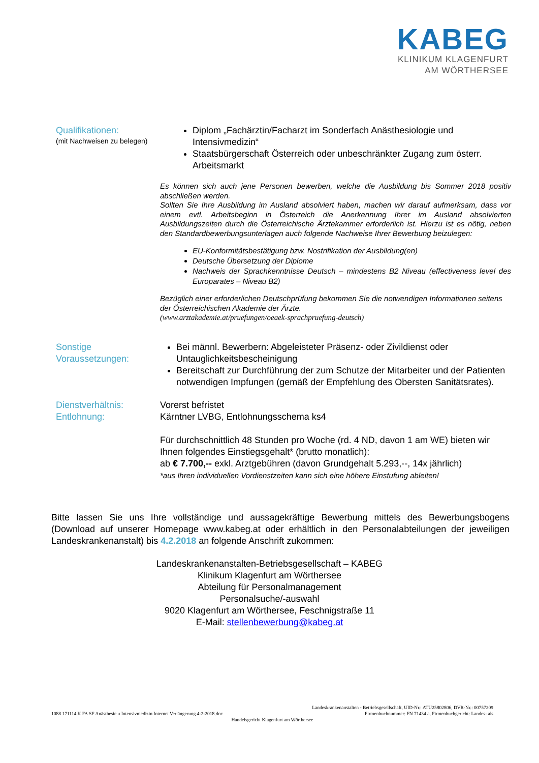KABEG
KLINIKUM KLAGENFURT
AM WÖRTHERSEE
Qualifikationen:
(mit Nachweisen zu belegen)
Diplom „Fachärztin/Facharzt im Sonderfach Anästhesiologie und Intensivmedizin“
Staatsbürgerschaft Österreich oder unbeschränkter Zugang zum österr. Arbeitsmarkt
Es können sich auch jene Personen bewerben, welche die Ausbildung bis Sommer 2018 positiv abschließen werden.
Sollten Sie Ihre Ausbildung im Ausland absolviert haben, machen wir darauf aufmerksam, dass vor einem evtl. Arbeitsbeginn in Österreich die Anerkennung Ihrer im Ausland absolvierten Ausbildungszeiten durch die Österreichische Ärztekammer erforderlich ist. Hierzu ist es nötig, neben den Standardbewerbungsunterlagen auch folgende Nachweise Ihrer Bewerbung beizulegen:
EU-Konformitätsbestätigung bzw. Nostrifikation der Ausbildung(en)
Deutsche Übersetzung der Diplome
Nachweis der Sprachkenntnisse Deutsch – mindestens B2 Niveau (effectiveness level des Europarates – Niveau B2)
Bezüglich einer erforderlichen Deutschprüfung bekommen Sie die notwendigen Informationen seitens der Österreichischen Akademie der Ärzte.
(www.arztakademie.at/pruefungen/oeaek-sprachpruefung-deutsch)
Sonstige Voraussetzungen:
Bei männl. Bewerbern: Abgeleisteter Präsenz- oder Zivildienst oder Untauglichkeitsbescheinigung
Bereitschaft zur Durchführung der zum Schutze der Mitarbeiter und der Patienten notwendigen Impfungen (gemäß der Empfehlung des Obersten Sanitätsrates).
Dienstverhältnis:
Entlohnung:
Vorerst befristet
Kärntner LVBG, Entlohnungsschema ks4
Für durchschnittlich 48 Stunden pro Woche (rd. 4 ND, davon 1 am WE) bieten wir Ihnen folgendes Einstiegsgehalt* (brutto monatlich):
ab € 7.700,-- exkl. Arztgebühren (davon Grundgehalt 5.293,--, 14x jährlich)
*aus Ihren individuellen Vordienstzeiten kann sich eine höhere Einstufung ableiten!
Bitte lassen Sie uns Ihre vollständige und aussagekräftige Bewerbung mittels des Bewerbungsbogens (Download auf unserer Homepage www.kabeg.at oder erhältlich in den Personalabteilungen der jeweiligen Landeskrankenanstalt) bis 4.2.2018 an folgende Anschrift zukommen:
Landeskrankenanstalten-Betriebsgesellschaft – KABEG
Klinikum Klagenfurt am Wörthersee
Abteilung für Personalmanagement
Personalsuche/-auswahl
9020 Klagenfurt am Wörthersee, Feschnigstraße 11
E-Mail: stellenbewerbung@kabeg.at
Landeskrankenanstalten - Betriebsgesellschaft, UID-Nr.: ATU25802806, DVR-Nr.: 00757209
1088 171114 K FA SF Anästhesie u Intensivmedizin Internet Verlängerung 4-2-2018.doc Firmenbuchnummer: FN 71434 a, Firmenbuchgericht: Landes- als
Handelsgericht Klagenfurt am Wörthersee